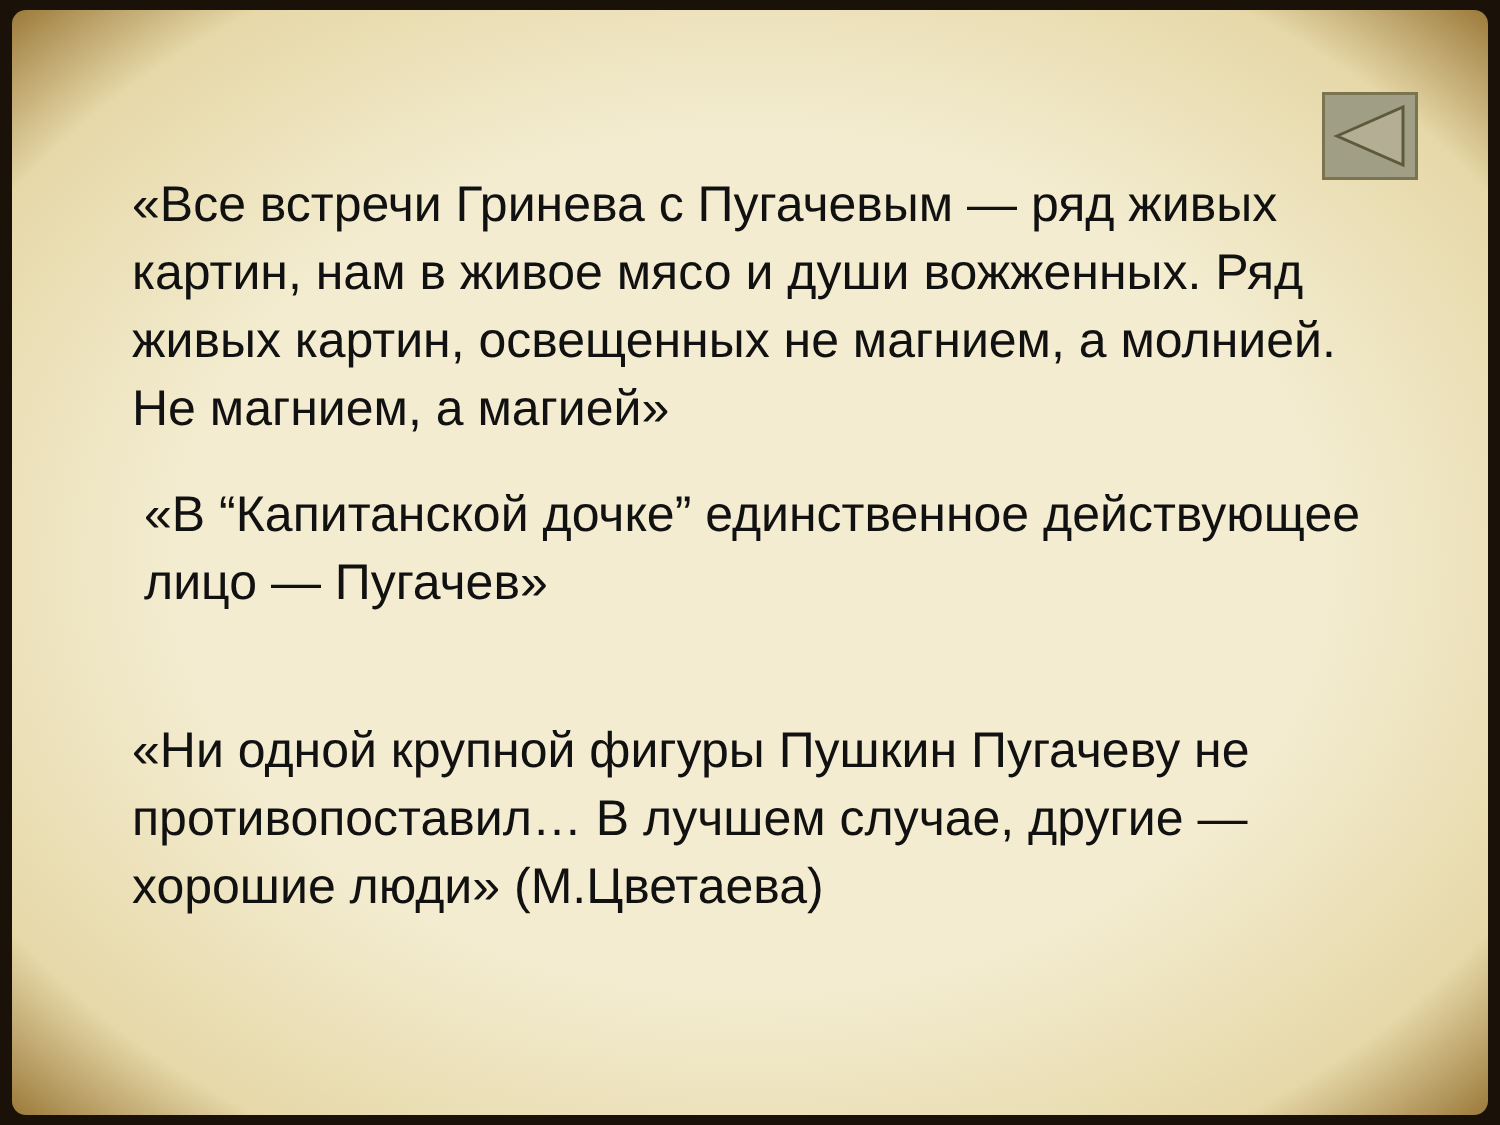«Все встречи Гринева с Пугачевым — ряд живых картин, нам в живое мясо и души вожженных. Ряд живых картин, освещенных не магнием, а молнией. Не магнием, а магией»
«В “Капитанской дочке” единственное действующее лицо — Пугачев»
«Ни одной крупной фигуры Пушкин Пугачеву не противопоставил… В лучшем случае, другие — хорошие люди» (М.Цветаева)